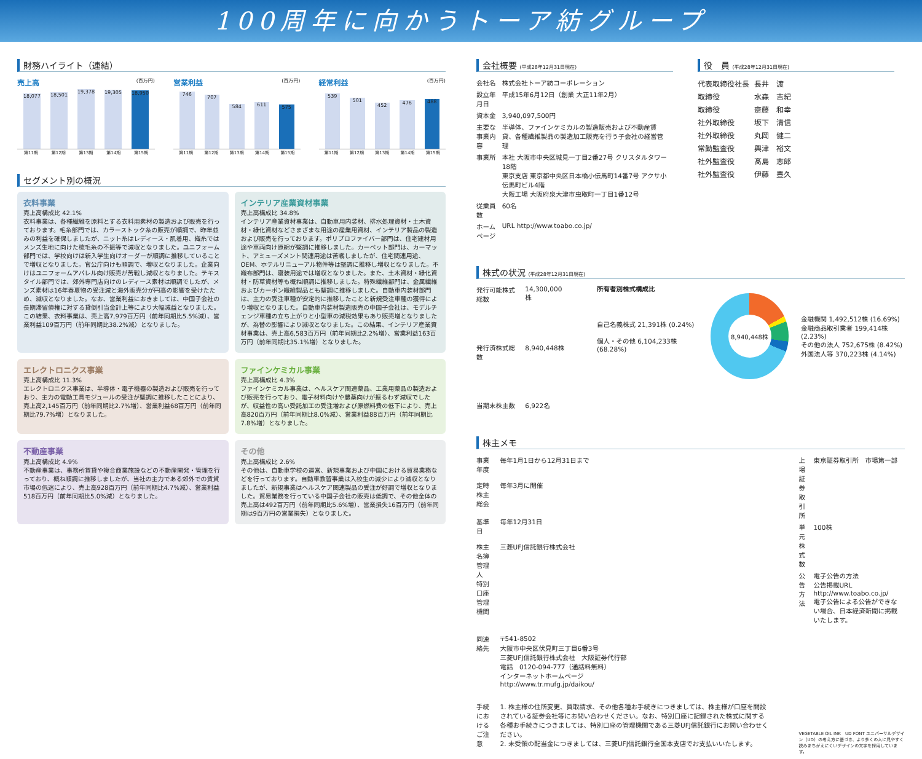100周年に向かうトーア紡グループ
財務ハイライト（連結）
売上高 (百万円)
18,077
18,501
19,378
19,305
18,950
第11期 第12期 第13期 第14期 第15期
営業利益 (百万円)
746
707
584
611
575
第11期 第12期 第13期 第14期 第15期
経常利益 (百万円)
539
501
452
476
488
第11期 第12期 第13期 第14期 第15期
セグメント別の概況
衣料事業
売上高構成比 42.1%
衣料事業は、各種繊維を原料とする衣料用素材の製造および販売を行っております。毛糸部門では、カラーストック糸の販売が順調で、昨年並みの利益を確保しましたが、ニット糸はレディース・肌着用、織糸ではメンズ生地に向けた梳毛糸の不振等で減収となりました。ユニフォーム部門では、学校向けは新入学生向けオーダーが順調に推移していることで増収となりました。官公庁向けも順調で、増収となりました。企業向けはユニフォームアパレル向け販売が苦戦し減収となりました。テキスタイル部門では、郊外専門店向けのレディース素材は順調でしたが、メンズ素材は16年春夏物の受注減と海外販売分が円高の影響を受けたため、減収となりました。なお、営業利益におきましては、中国子会社の長期滞留債権に対する貸倒引当金計上等により大幅減益となりました。この結果、衣料事業は、売上高7,979百万円（前年同期比5.5%減）、営業利益109百万円（前年同期比38.2%減）となりました。
インテリア産業資材事業
売上高構成比 34.8%
インテリア産業資材事業は、自動車用内装材、排水処理資材・土木資材・緑化資材などさまざまな用途の産業用資材、インテリア製品の製造および販売を行っております。ポリプロファイバー部門は、住宅建材用途や車両向け原綿が堅調に推移しました。カーペット部門は、カーマット、アミューズメント関連用途は苦戦しましたが、住宅関連用途、OEM、ホテルリニューアル物件等は堅調に推移し増収となりました。不織布部門は、寝装用途では増収となりました。また、土木資材・緑化資材・防草資材等も概ね順調に推移しました。特殊繊維部門は、金属繊維およびカーボン繊維製品とも堅調に推移しました。自動車内装材部門は、主力の受注車種が安定的に推移したことと新規受注車種の獲得により増収となりました。自動車内装材製造販売の中国子会社は、モデルチェンジ車種の立ち上がりと小型車の減税効果もあり販売増となりましたが、為替の影響により減収となりました。この結果、インテリア産業資材事業は、売上高6,583百万円（前年同期比2.2%増）、営業利益163百万円（前年同期比35.1%増）となりました。
エレクトロニクス事業
売上高構成比 11.3%
エレクトロニクス事業は、半導体・電子機器の製造および販売を行っており、主力の電動工具モジュールの受注が堅調に推移したことにより、売上高2,145百万円（前年同期比2.7%増）、営業利益68百万円（前年同期比79.7%増）となりました。
ファインケミカル事業
売上高構成比 4.3%
ファインケミカル事業は、ヘルスケア関連薬品、工業用薬品の製造および販売を行っており、電子材料向けや農薬向けが振るわず減収でしたが、収益性の高い受託加工の受注増および原燃料費の低下により、売上高820百万円（前年同期比8.0%減）、営業利益88百万円（前年同期比7.8%増）となりました。
不動産事業
売上高構成比 4.9%
不動産事業は、事務所賃貸や複合商業施設などの不動産開発・管理を行っており、概ね順調に推移しましたが、当社の主力である郊外での賃貸市場の低迷により、売上高928百万円（前年同期比4.7%減）、営業利益518百万円（前年同期比5.0%減）となりました。
その他
売上高構成比 2.6%
その他は、自動車学校の運営、新規事業および中国における貿易業務などを行っております。自動車教習事業は入校生の減少により減収となりましたが、新規事業はヘルスケア関連製品の受注が好調で増収となりました。貿易業務を行っている中国子会社の販売は低調で、その他全体の売上高は492百万円（前年同期比5.6%増）、営業損失16百万円（前年同期は9百万円の営業損失）となりました。
会社概要 (平成28年12月31日現在)
| 会社名 | 株式会社トーア紡コーポレーション |
| 設立年月日 | 平成15年6月12日（創業 大正11年2月） |
| 資本金 | 3,940,097,500円 |
| 主要な事業内容 | 半導体、ファインケミカルの製造販売および不動産賃貸、各種繊維製品の製造加工販売を行う子会社の経営管理 |
| 事業所 | 本社 大阪市中央区城見一丁目2番27号 クリスタルタワー18階 東京支店 東京都中央区日本橋小伝馬町14番7号 アクサ小伝馬町ビル4階 大阪工場 大阪府泉大津市虫取町一丁目1番12号 |
| 従業員数 | 60名 |
| ホームページ | URL http://www.toabo.co.jp/ |
役　員 (平成28年12月31日現在)
| 代表取締役社長 | 長井 渡 |
| 取締役 | 水森 吉紀 |
| 取締役 | 齋藤 和幸 |
| 社外取締役 | 坂下 清信 |
| 社外取締役 | 丸岡 健二 |
| 常勤監査役 | 興津 裕文 |
| 社外監査役 | 髙島 志郎 |
| 社外監査役 | 伊藤 豊久 |
株式の状況 (平成28年12月31日現在)
| 発行可能株式総数 | 14,300,000株 |
| 発行済株式総数 | 8,940,448株 |
| 当期末株主数 | 6,922名 |
所有者別株式構成比
自己名義株式 21,391株 (0.24%)
個人・その他 6,104,233株 (68.28%)
8,940,448株
金融機関 1,492,512株 (16.69%)
金融商品取引業者 199,414株 (2.23%)
その他の法人 752,675株 (8.42%)
外国法人等 370,223株 (4.14%)
株主メモ
| 事業年度 | 毎年1月1日から12月31日まで |
| 定時株主総会 | 毎年3月に開催 |
| 基準日 | 毎年12月31日 |
| 株主名簿管理人 特別口座管理機関 | 三菱UFJ信託銀行株式会社 |
| 同連絡先 | 〒541-8502 大阪市中央区伏見町三丁目6番3号 三菱UFJ信託銀行株式会社 大阪証券代行部 電話 0120-094-777（通話料無料） インターネットホームページ http://www.tr.mufg.jp/daikou/ |
| 手続におけるご注意 | 1. 株主様の住所変更、買取請求、その他各種お手続きにつきましては、株主様が口座を開設されている証券会社等にお問い合わせください。なお、特別口座に記録された株式に関する各種お手続きにつきましては、特別口座の管理機関である三菱UFJ信託銀行にお問い合わせください。 2. 未受領の配当金につきましては、三菱UFJ信託銀行全国本支店でお支払いいたします。 |
| 上場証券取引所 | 東京証券取引所 市場第一部 |
| 単元株式数 | 100株 |
| 公告方法 | 電子公告の方法 公告掲載URL http://www.toabo.co.jp/ 電子公告による公告ができない場合、日本経済新聞に掲載いたします。 |
VEGETABLE OIL INK　UD FONT ユニバーサルデザイン（UD）の考え方に基づき、より多くの人に見やすく読みまちがえにくいデザインの文字を採用しています。